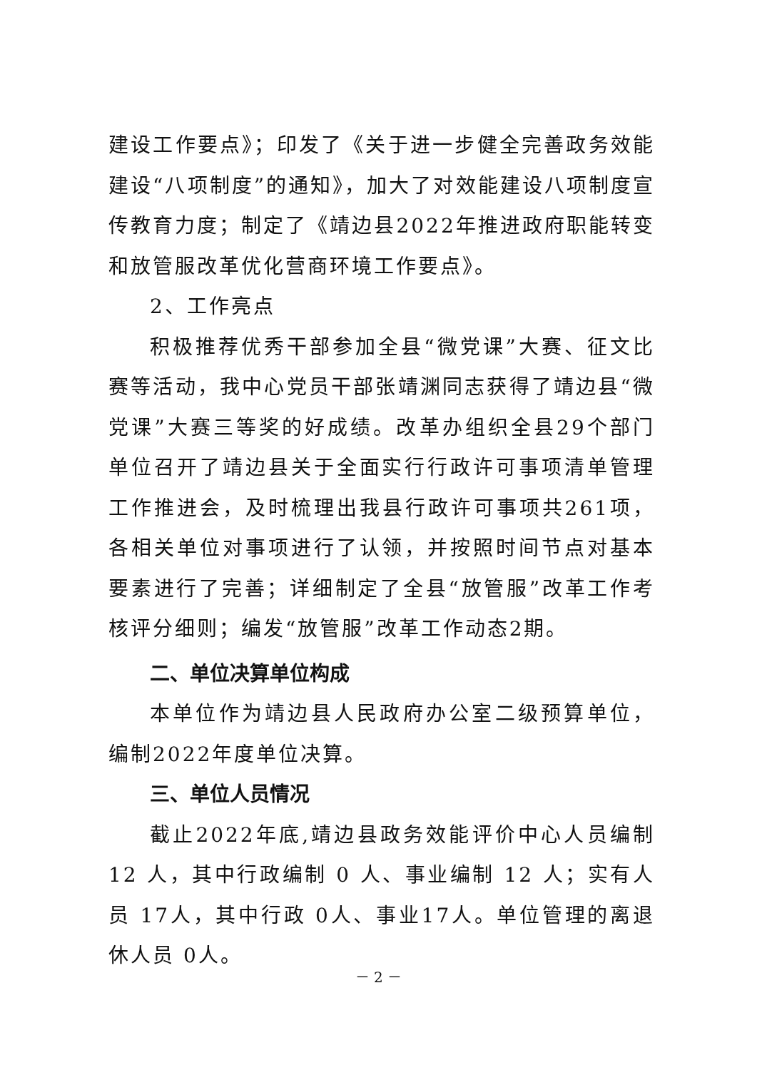建设工作要点》；印发了《关于进一步健全完善政务效能建设“八项制度”的通知》，加大了对效能建设八项制度宣传教育力度；制定了《靖边县2022年推进政府职能转变和放管服改革优化营商环境工作要点》。
2、工作亮点
积极推荐优秀干部参加全县“微党课”大赛、征文比赛等活动，我中心党员干部张靖渊同志获得了靖边县“微党课”大赛三等奖的好成绩。改革办组织全县29个部门单位召开了靖边县关于全面实行行政许可事项清单管理工作推进会，及时梳理出我县行政许可事项共261项，各相关单位对事项进行了认领，并按照时间节点对基本要素进行了完善；详细制定了全县“放管服”改革工作考核评分细则；编发“放管服”改革工作动态2期。
二、单位决算单位构成
本单位作为靖边县人民政府办公室二级预算单位，编制2022年度单位决算。
三、单位人员情况
截止2022年底,靖边县政务效能评价中心人员编制 12 人，其中行政编制 0 人、事业编制 12 人；实有人员 17人，其中行政 0人、事业17人。单位管理的离退休人员 0人。
－ 2 －